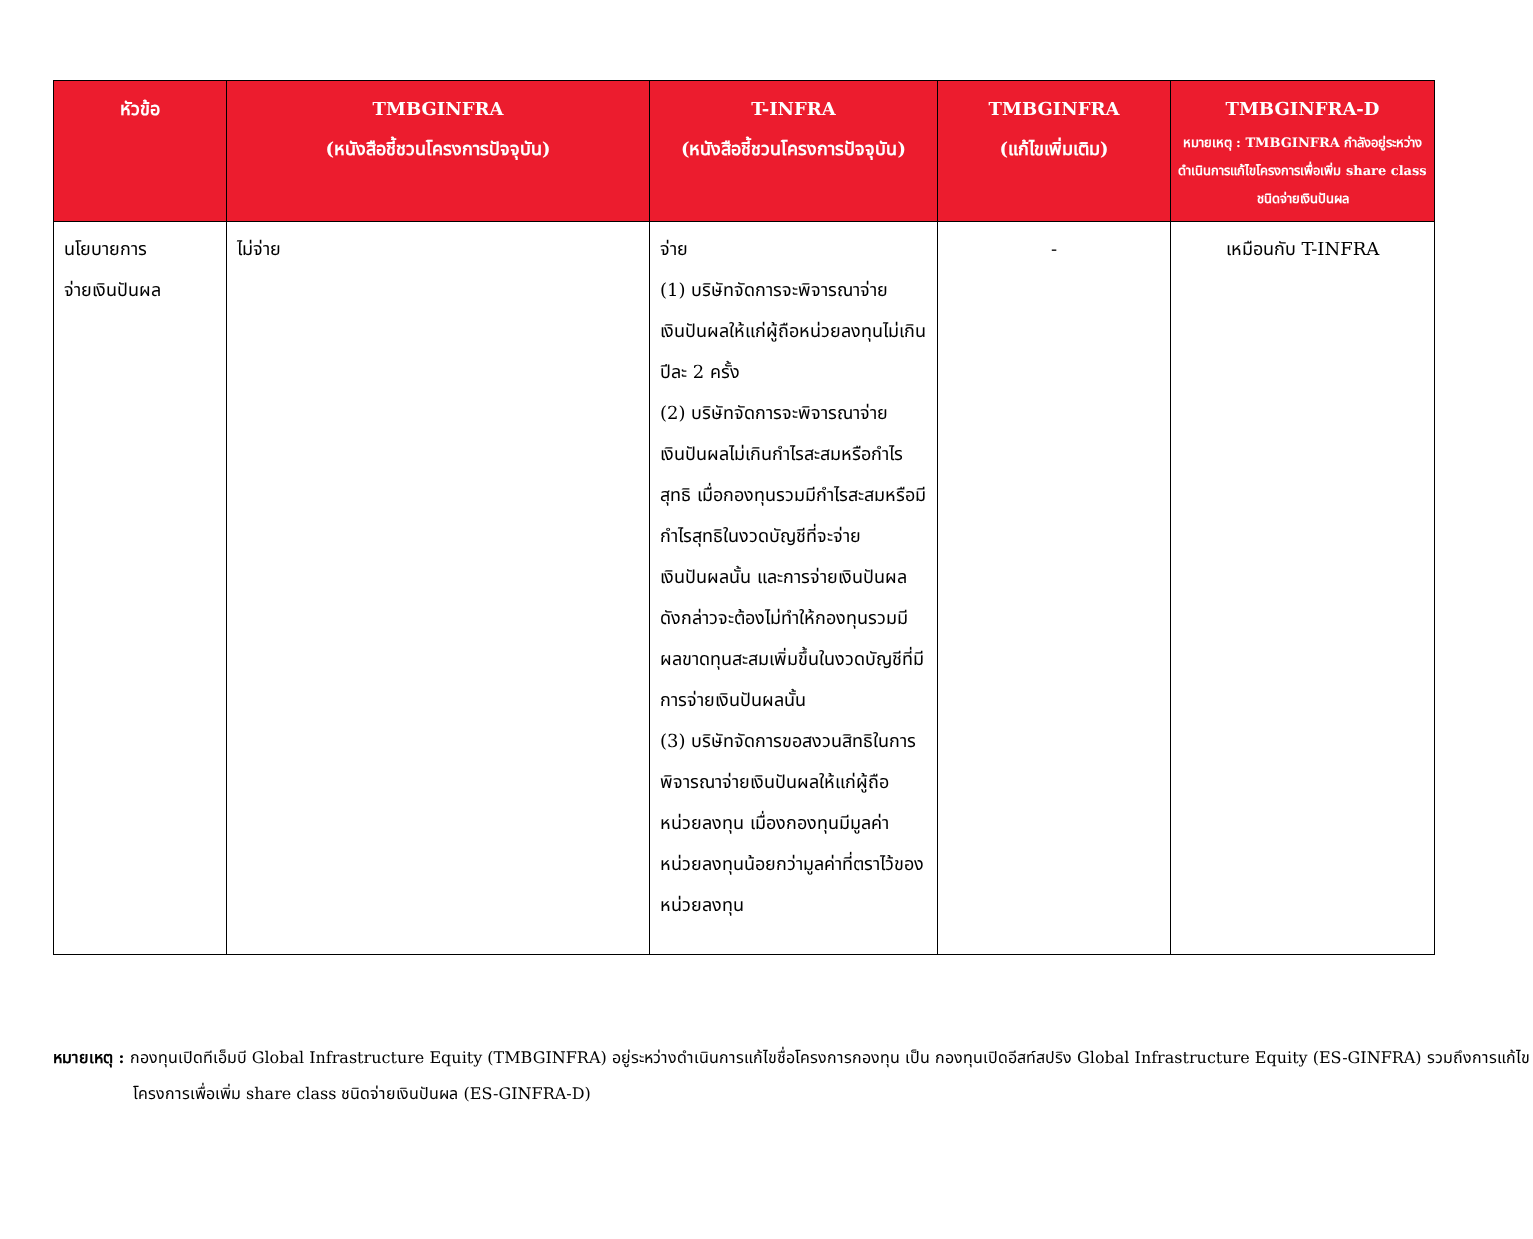| หัวข้อ | TMBGINFRA (หนังสือชี้ชวนโครงการปัจจุบัน) | T-INFRA (หนังสือชี้ชวนโครงการปัจจุบัน) | TMBGINFRA (แก้ไขเพิ่มเติม) | TMBGINFRA-D หมายเหตุ : TMBGINFRA กำลังอยู่ระหว่างดำเนินการแก้ไขโครงการเพื่อเพิ่ม share class ชนิดจ่ายเงินปันผล |
| --- | --- | --- | --- | --- |
| นโยบายการ จ่ายเงินปันผล | ไม่จ่าย | จ่าย (1) บริษัทจัดการจะพิจารณาจ่ายเงินปันผลให้แก่ผู้ถือหน่วยลงทุนไม่เกินปีละ 2 ครั้ง (2) บริษัทจัดการจะพิจารณาจ่ายเงินปันผลไม่เกินกำไรสะสมหรือกำไรสุทธิ เมื่อกองทุนรวมมีกำไรสะสมหรือมีกำไรสุทธิในงวดบัญชีที่จะจ่ายเงินปันผลนั้น และการจ่ายเงินปันผลดังกล่าวจะต้องไม่ทำให้กองทุนรวมมีผลขาดทุนสะสมเพิ่มขึ้นในงวดบัญชีที่มีการจ่ายเงินปันผลนั้น (3) บริษัทจัดการขอสงวนสิทธิในการพิจารณาจ่ายเงินปันผลให้แก่ผู้ถือหน่วยลงทุน เมื่องกองทุนมีมูลค่าหน่วยลงทุนน้อยกว่ามูลค่าที่ตราไว้ของหน่วยลงทุน | - | เหมือนกับ T-INFRA |
หมายเหตุ : กองทุนเปิดทีเอ็มบี Global Infrastructure Equity (TMBGINFRA) อยู่ระหว่างดำเนินการแก้ไขชื่อโครงการกองทุน เป็น กองทุนเปิดอีสท์สปริง Global Infrastructure Equity (ES-GINFRA) รวมถึงการแก้ไข โครงการเพื่อเพิ่ม share class ชนิดจ่ายเงินปันผล (ES-GINFRA-D)